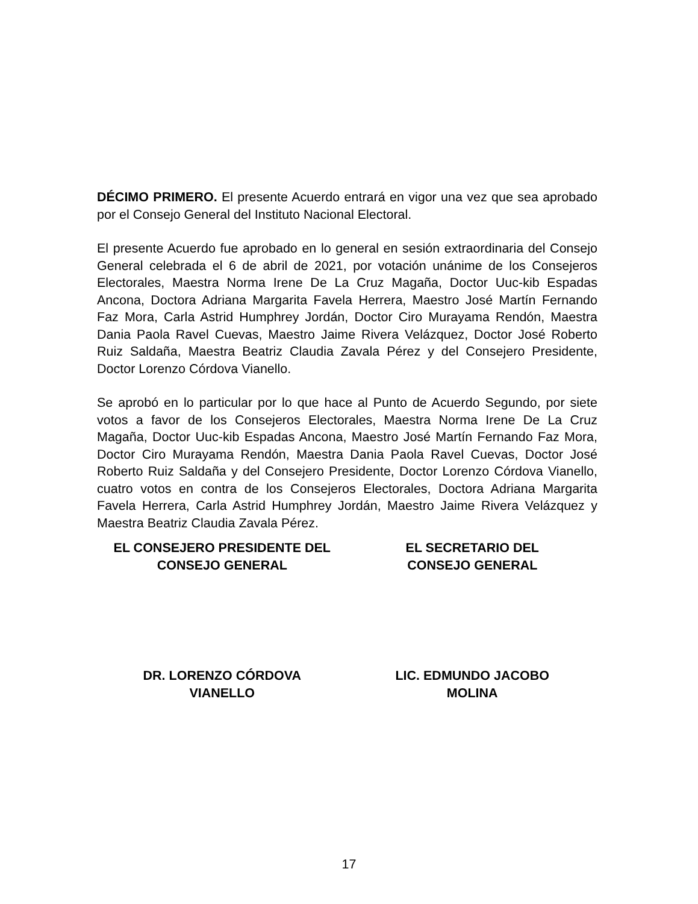DÉCIMO PRIMERO. El presente Acuerdo entrará en vigor una vez que sea aprobado por el Consejo General del Instituto Nacional Electoral.
El presente Acuerdo fue aprobado en lo general en sesión extraordinaria del Consejo General celebrada el 6 de abril de 2021, por votación unánime de los Consejeros Electorales, Maestra Norma Irene De La Cruz Magaña, Doctor Uuc-kib Espadas Ancona, Doctora Adriana Margarita Favela Herrera, Maestro José Martín Fernando Faz Mora, Carla Astrid Humphrey Jordán, Doctor Ciro Murayama Rendón, Maestra Dania Paola Ravel Cuevas, Maestro Jaime Rivera Velázquez, Doctor José Roberto Ruiz Saldaña, Maestra Beatriz Claudia Zavala Pérez y del Consejero Presidente, Doctor Lorenzo Córdova Vianello.
Se aprobó en lo particular por lo que hace al Punto de Acuerdo Segundo, por siete votos a favor de los Consejeros Electorales, Maestra Norma Irene De La Cruz Magaña, Doctor Uuc-kib Espadas Ancona, Maestro José Martín Fernando Faz Mora, Doctor Ciro Murayama Rendón, Maestra Dania Paola Ravel Cuevas, Doctor José Roberto Ruiz Saldaña y del Consejero Presidente, Doctor Lorenzo Córdova Vianello, cuatro votos en contra de los Consejeros Electorales, Doctora Adriana Margarita Favela Herrera, Carla Astrid Humphrey Jordán, Maestro Jaime Rivera Velázquez y Maestra Beatriz Claudia Zavala Pérez.
EL CONSEJERO PRESIDENTE DEL
CONSEJO GENERAL
EL SECRETARIO DEL
CONSEJO GENERAL
DR. LORENZO CÓRDOVA
VIANELLO
LIC. EDMUNDO JACOBO
MOLINA
17